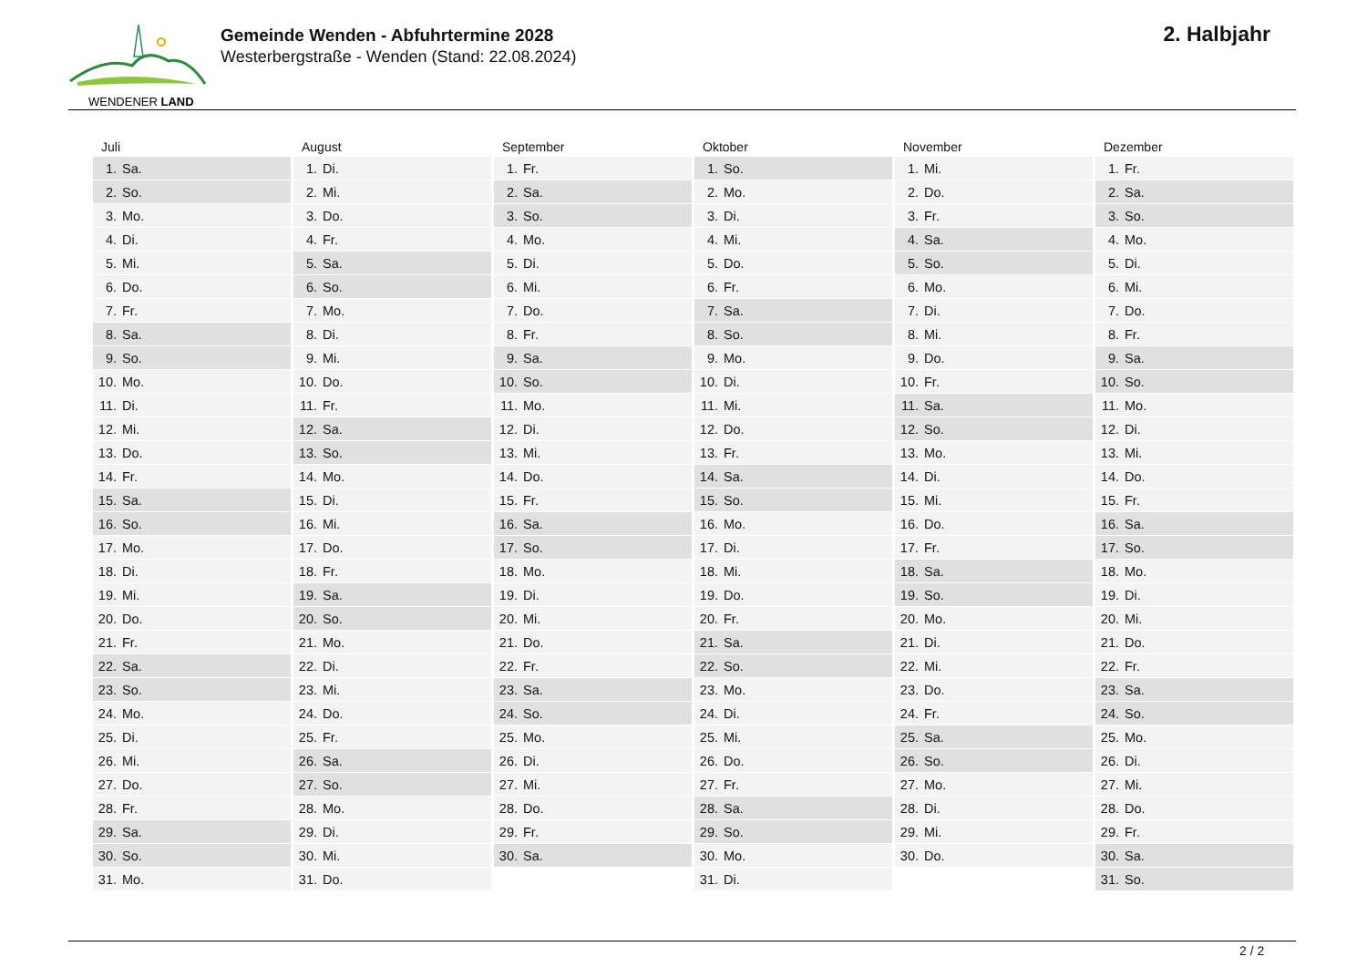WENDENER LAND
Gemeinde Wenden - Abfuhrtermine 2028
Westerbergstraße - Wenden (Stand: 22.08.2024)
2. Halbjahr
| Juli | August | September | Oktober | November | Dezember |
| --- | --- | --- | --- | --- | --- |
| 1. Sa. | 1. Di. | 1. Fr. | 1. So. | 1. Mi. | 1. Fr. |
| 2. So. | 2. Mi. | 2. Sa. | 2. Mo. | 2. Do. | 2. Sa. |
| 3. Mo. | 3. Do. | 3. So. | 3. Di. | 3. Fr. | 3. So. |
| 4. Di. | 4. Fr. | 4. Mo. | 4. Mi. | 4. Sa. | 4. Mo. |
| 5. Mi. | 5. Sa. | 5. Di. | 5. Do. | 5. So. | 5. Di. |
| 6. Do. | 6. So. | 6. Mi. | 6. Fr. | 6. Mo. | 6. Mi. |
| 7. Fr. | 7. Mo. | 7. Do. | 7. Sa. | 7. Di. | 7. Do. |
| 8. Sa. | 8. Di. | 8. Fr. | 8. So. | 8. Mi. | 8. Fr. |
| 9. So. | 9. Mi. | 9. Sa. | 9. Mo. | 9. Do. | 9. Sa. |
| 10. Mo. | 10. Do. | 10. So. | 10. Di. | 10. Fr. | 10. So. |
| 11. Di. | 11. Fr. | 11. Mo. | 11. Mi. | 11. Sa. | 11. Mo. |
| 12. Mi. | 12. Sa. | 12. Di. | 12. Do. | 12. So. | 12. Di. |
| 13. Do. | 13. So. | 13. Mi. | 13. Fr. | 13. Mo. | 13. Mi. |
| 14. Fr. | 14. Mo. | 14. Do. | 14. Sa. | 14. Di. | 14. Do. |
| 15. Sa. | 15. Di. | 15. Fr. | 15. So. | 15. Mi. | 15. Fr. |
| 16. So. | 16. Mi. | 16. Sa. | 16. Mo. | 16. Do. | 16. Sa. |
| 17. Mo. | 17. Do. | 17. So. | 17. Di. | 17. Fr. | 17. So. |
| 18. Di. | 18. Fr. | 18. Mo. | 18. Mi. | 18. Sa. | 18. Mo. |
| 19. Mi. | 19. Sa. | 19. Di. | 19. Do. | 19. So. | 19. Di. |
| 20. Do. | 20. So. | 20. Mi. | 20. Fr. | 20. Mo. | 20. Mi. |
| 21. Fr. | 21. Mo. | 21. Do. | 21. Sa. | 21. Di. | 21. Do. |
| 22. Sa. | 22. Di. | 22. Fr. | 22. So. | 22. Mi. | 22. Fr. |
| 23. So. | 23. Mi. | 23. Sa. | 23. Mo. | 23. Do. | 23. Sa. |
| 24. Mo. | 24. Do. | 24. So. | 24. Di. | 24. Fr. | 24. So. |
| 25. Di. | 25. Fr. | 25. Mo. | 25. Mi. | 25. Sa. | 25. Mo. |
| 26. Mi. | 26. Sa. | 26. Di. | 26. Do. | 26. So. | 26. Di. |
| 27. Do. | 27. So. | 27. Mi. | 27. Fr. | 27. Mo. | 27. Mi. |
| 28. Fr. | 28. Mo. | 28. Do. | 28. Sa. | 28. Di. | 28. Do. |
| 29. Sa. | 29. Di. | 29. Fr. | 29. So. | 29. Mi. | 29. Fr. |
| 30. So. | 30. Mi. | 30. Sa. | 30. Mo. | 30. Do. | 30. Sa. |
| 31. Mo. | 31. Do. | | 31. Di. | | 31. So. |
2 / 2